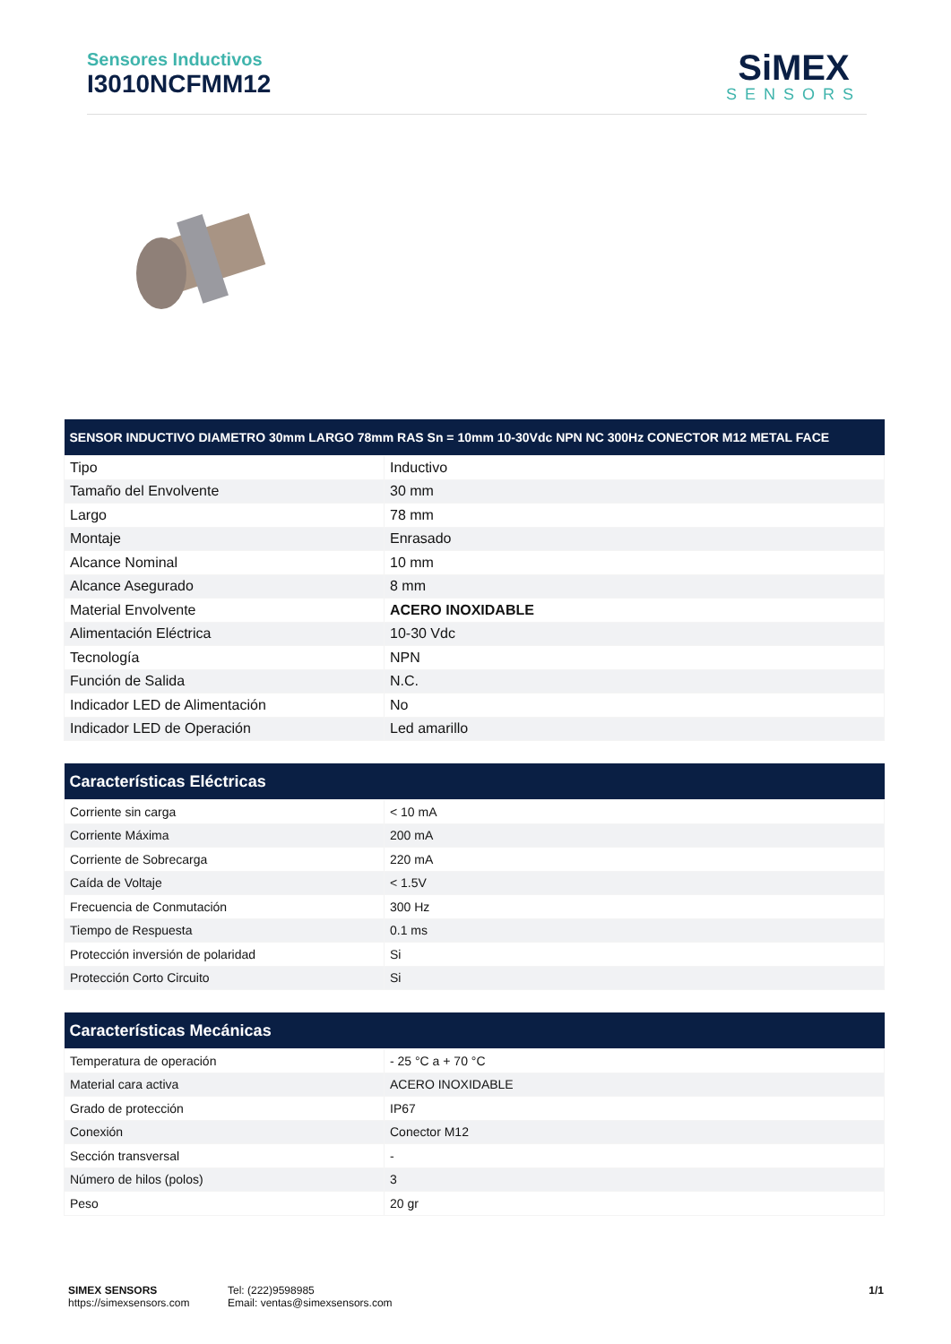Sensores Inductivos
I3010NCFMM12
SiMEX
SENSORS
| SENSOR INDUCTIVO DIAMETRO 30mm LARGO 78mm RAS Sn = 10mm 10-30Vdc NPN NC 300Hz CONECTOR M12 METAL FACE | |
| --- | --- |
| Tipo | Inductivo |
| Tamaño del Envolvente | 30 mm |
| Largo | 78 mm |
| Montaje | Enrasado |
| Alcance Nominal | 10 mm |
| Alcance Asegurado | 8 mm |
| Material Envolvente | ACERO INOXIDABLE |
| Alimentación Eléctrica | 10-30 Vdc |
| Tecnología | NPN |
| Función de Salida | N.C. |
| Indicador LED de Alimentación | No |
| Indicador LED de Operación | Led amarillo |
| Características Eléctricas | |
| --- | --- |
| Corriente sin carga | < 10 mA |
| Corriente Máxima | 200 mA |
| Corriente de Sobrecarga | 220 mA |
| Caída de Voltaje | < 1.5V |
| Frecuencia de Conmutación | 300 Hz |
| Tiempo de Respuesta | 0.1 ms |
| Protección inversión de polaridad | Si |
| Protección Corto Circuito | Si |
| Características Mecánicas | |
| --- | --- |
| Temperatura de operación | - 25 °C a + 70 °C |
| Material cara activa | ACERO INOXIDABLE |
| Grado de protección | IP67 |
| Conexión | Conector M12 |
| Sección transversal | - |
| Número de hilos (polos) | 3 |
| Peso | 20 gr |
SIMEX SENSORS
https://simexsensors.com
Tel: (222)9598985
Email: ventas@simexsensors.com
1/1